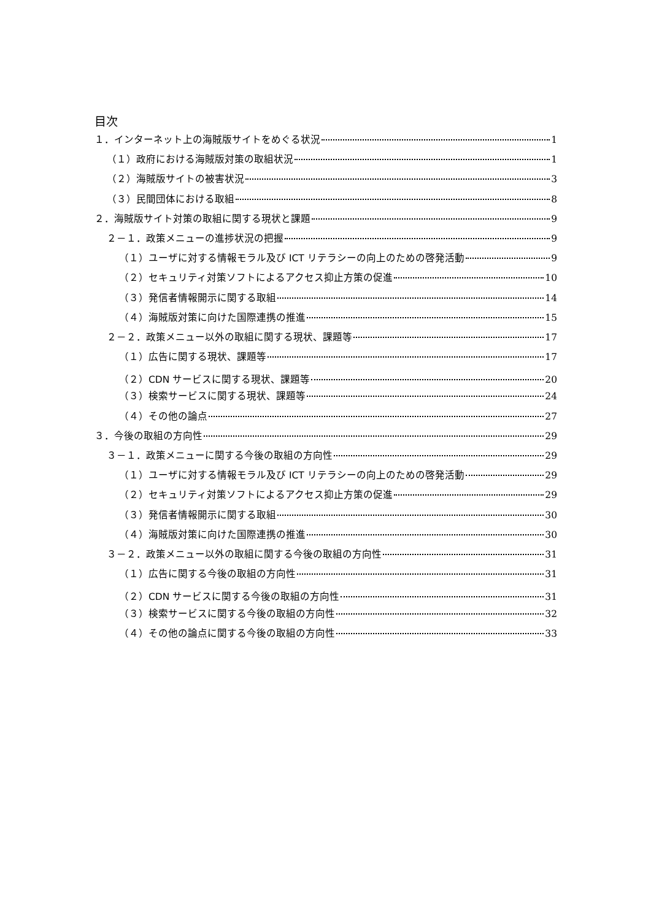目次
１．インターネット上の海賊版サイトをめぐる状況 1
（１）政府における海賊版対策の取組状況 1
（２）海賊版サイトの被害状況 3
（３）民間団体における取組 8
２．海賊版サイト対策の取組に関する現状と課題 9
２－１．政策メニューの進捗状況の把握 9
（１）ユーザに対する情報モラル及び ICT リテラシーの向上のための啓発活動 9
（２）セキュリティ対策ソフトによるアクセス抑止方策の促進 10
（３）発信者情報開示に関する取組 14
（４）海賊版対策に向けた国際連携の推進 15
２－２．政策メニュー以外の取組に関する現状、課題等 17
（１）広告に関する現状、課題等 17
（２）CDN サービスに関する現状、課題等 20
（３）検索サービスに関する現状、課題等 24
（４）その他の論点 27
３．今後の取組の方向性 29
３－１．政策メニューに関する今後の取組の方向性 29
（１）ユーザに対する情報モラル及び ICT リテラシーの向上のための啓発活動 29
（２）セキュリティ対策ソフトによるアクセス抑止方策の促進 29
（３）発信者情報開示に関する取組 30
（４）海賊版対策に向けた国際連携の推進 30
３－２．政策メニュー以外の取組に関する今後の取組の方向性 31
（１）広告に関する今後の取組の方向性 31
（２）CDN サービスに関する今後の取組の方向性 31
（３）検索サービスに関する今後の取組の方向性 32
（４）その他の論点に関する今後の取組の方向性 33